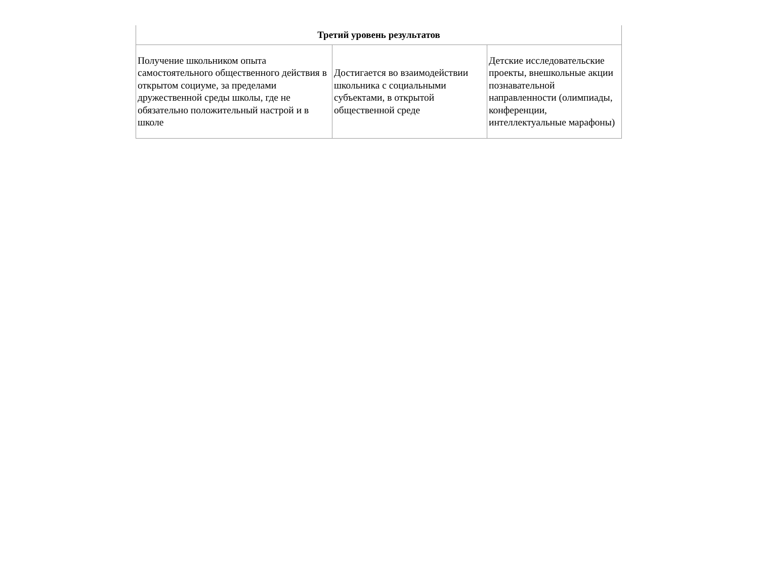| Третий уровень результатов | | |
| --- | --- | --- |
| Получение школьником опыта самостоятельного общественного действия в открытом социуме, за пределами дружественной среды школы, где не обязательно положительный настрой и в школе | Достигается во взаимодействии школьника с социальными субъектами, в открытой общественной среде | Детские исследовательские проекты, внешкольные акции познавательной направленности (олимпиады, конференции, интеллектуальные марафоны) |